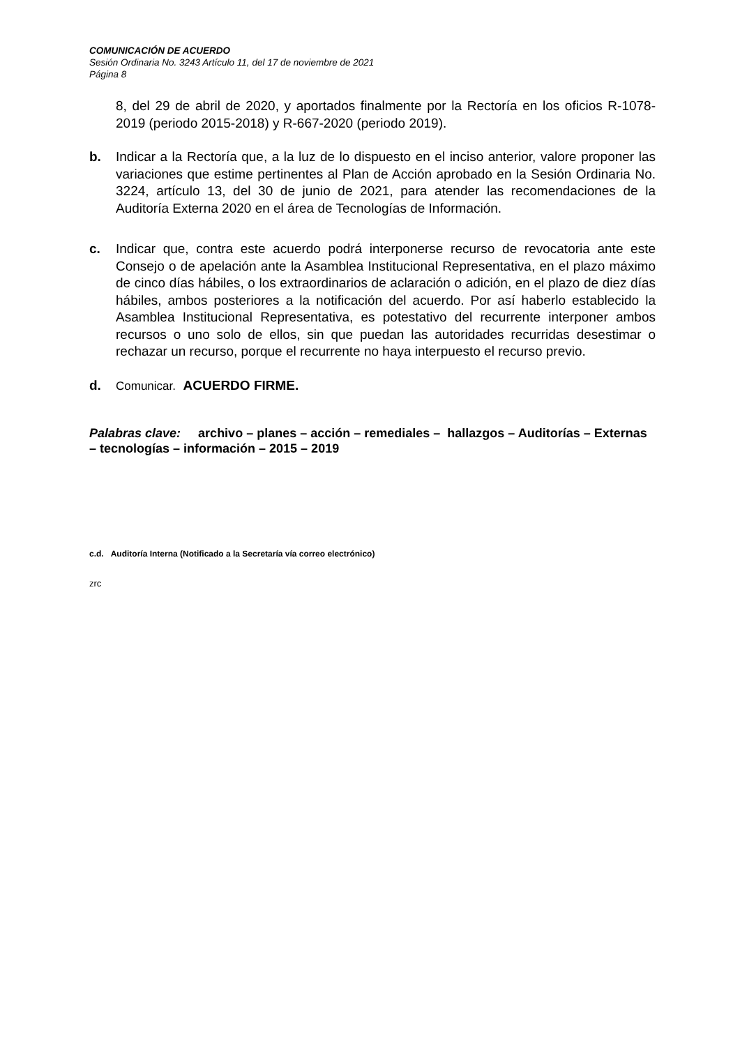COMUNICACIÓN DE ACUERDO
Sesión Ordinaria No. 3243 Artículo 11, del 17 de noviembre de 2021
Página 8
8, del 29 de abril de 2020, y aportados finalmente por la Rectoría en los oficios R-1078-2019 (periodo 2015-2018) y R-667-2020 (periodo 2019).
b. Indicar a la Rectoría que, a la luz de lo dispuesto en el inciso anterior, valore proponer las variaciones que estime pertinentes al Plan de Acción aprobado en la Sesión Ordinaria No. 3224, artículo 13, del 30 de junio de 2021, para atender las recomendaciones de la Auditoría Externa 2020 en el área de Tecnologías de Información.
c. Indicar que, contra este acuerdo podrá interponerse recurso de revocatoria ante este Consejo o de apelación ante la Asamblea Institucional Representativa, en el plazo máximo de cinco días hábiles, o los extraordinarios de aclaración o adición, en el plazo de diez días hábiles, ambos posteriores a la notificación del acuerdo. Por así haberlo establecido la Asamblea Institucional Representativa, es potestativo del recurrente interponer ambos recursos o uno solo de ellos, sin que puedan las autoridades recurridas desestimar o rechazar un recurso, porque el recurrente no haya interpuesto el recurso previo.
d. Comunicar. ACUERDO FIRME.
Palabras clave: archivo – planes – acción – remediales – hallazgos – Auditorías – Externas – tecnologías – información – 2015 – 2019
c.d. Auditoría Interna (Notificado a la Secretaría vía correo electrónico)
zrc